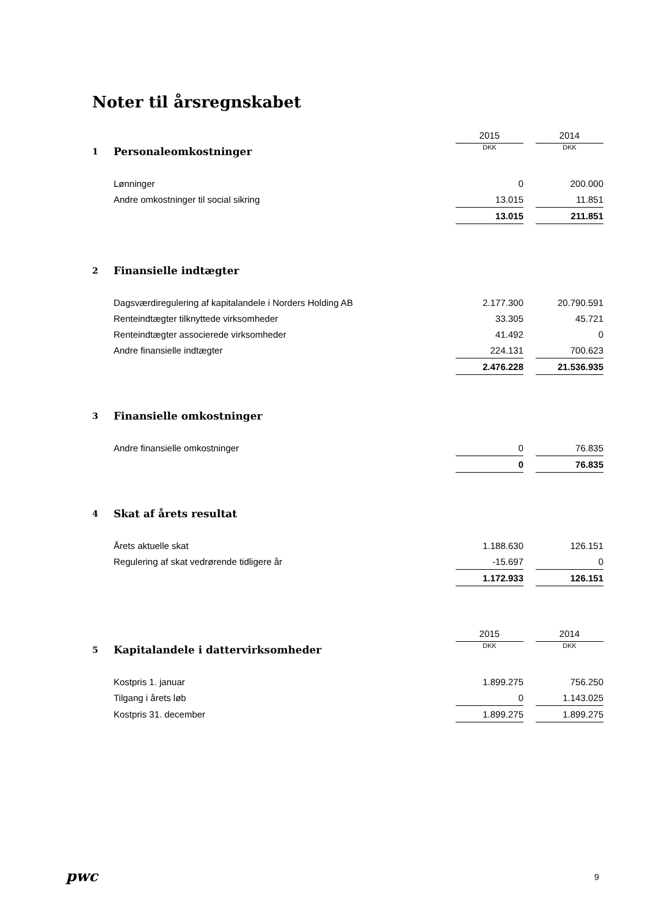Noter til årsregnskabet
| | | 2015 | | 2014 |
| 1 | Personaleomkostninger | DKK | | DKK |
| | Lønninger | 0 | | 200.000 |
| | Andre omkostninger til social sikring | 13.015 | | 11.851 |
| | | 13.015 | | 211.851 |
| 2 | Finansielle indtægter | | | |
| | Dagsværdiregulering af kapitalandele i Norders Holding AB | 2.177.300 | | 20.790.591 |
| | Renteindtægter tilknyttede virksomheder | 33.305 | | 45.721 |
| | Renteindtægter associerede virksomheder | 41.492 | | 0 |
| | Andre finansielle indtægter | 224.131 | | 700.623 |
| | | 2.476.228 | | 21.536.935 |
| 3 | Finansielle omkostninger | | | |
| | Andre finansielle omkostninger | 0 | | 76.835 |
| | | 0 | | 76.835 |
| 4 | Skat af årets resultat | | | |
| | Årets aktuelle skat | 1.188.630 | | 126.151 |
| | Regulering af skat vedrørende tidligere år | -15.697 | | 0 |
| | | 1.172.933 | | 126.151 |
| | | 2015 | | 2014 |
| 5 | Kapitalandele i dattervirksomheder | DKK | | DKK |
| | Kostpris 1. januar | 1.899.275 | | 756.250 |
| | Tilgang i årets løb | 0 | | 1.143.025 |
| | Kostpris 31. december | 1.899.275 | | 1.899.275 |
pwc 9